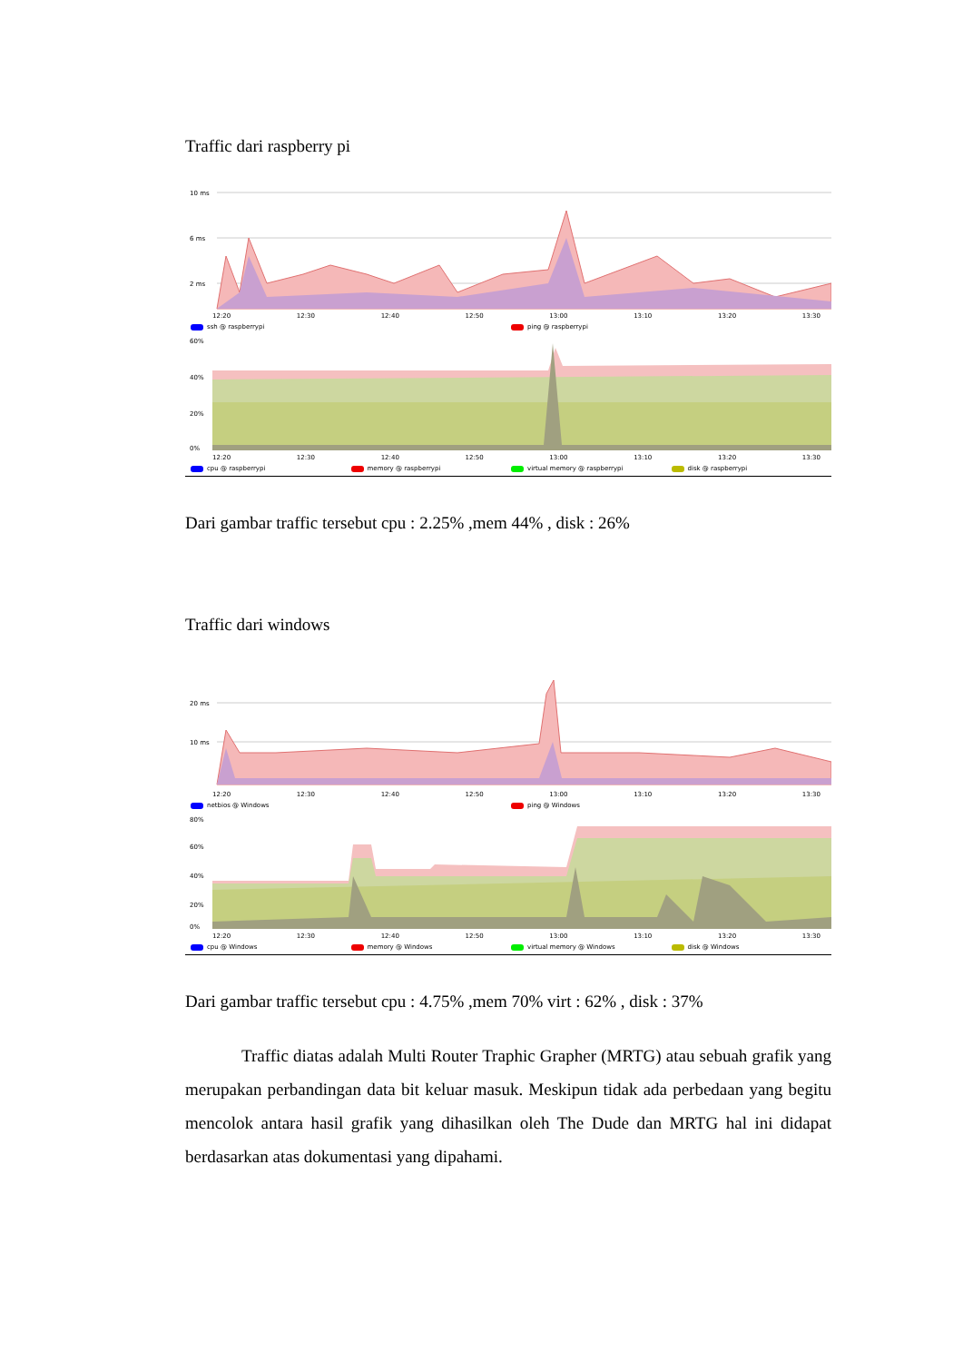Traffic dari raspberry pi
10 ms
6 ms
2 ms
12:20 12:30 12:40 12:50 13:00 13:10 13:20 13:30
ssh @ raspberrypi ping @ raspberrypi
60%
40%
20%
0%
12:20 12:30 12:40 12:50 13:00 13:10 13:20 13:30
cpu @ raspberrypi memory @ raspberrypi virtual memory @ raspberrypi disk @ raspberrypi
Dari gambar traffic tersebut cpu : 2.25% ,mem 44% , disk : 26%
Traffic dari windows
20 ms
10 ms
12:20 12:30 12:40 12:50 13:00 13:10 13:20 13:30
netbios @ Windows ping @ Windows
80%
60%
40%
20%
0%
12:20 12:30 12:40 12:50 13:00 13:10 13:20 13:30
cpu @ Windows memory @ Windows virtual memory @ Windows disk @ Windows
Dari gambar traffic tersebut cpu : 4.75% ,mem 70% virt : 62% , disk : 37%
Traffic diatas adalah Multi Router Traphic Grapher (MRTG) atau sebuah grafik yang merupakan perbandingan data bit keluar masuk. Meskipun tidak ada perbedaan yang begitu mencolok antara hasil grafik yang dihasilkan oleh The Dude dan MRTG hal ini didapat berdasarkan atas dokumentasi yang dipahami.